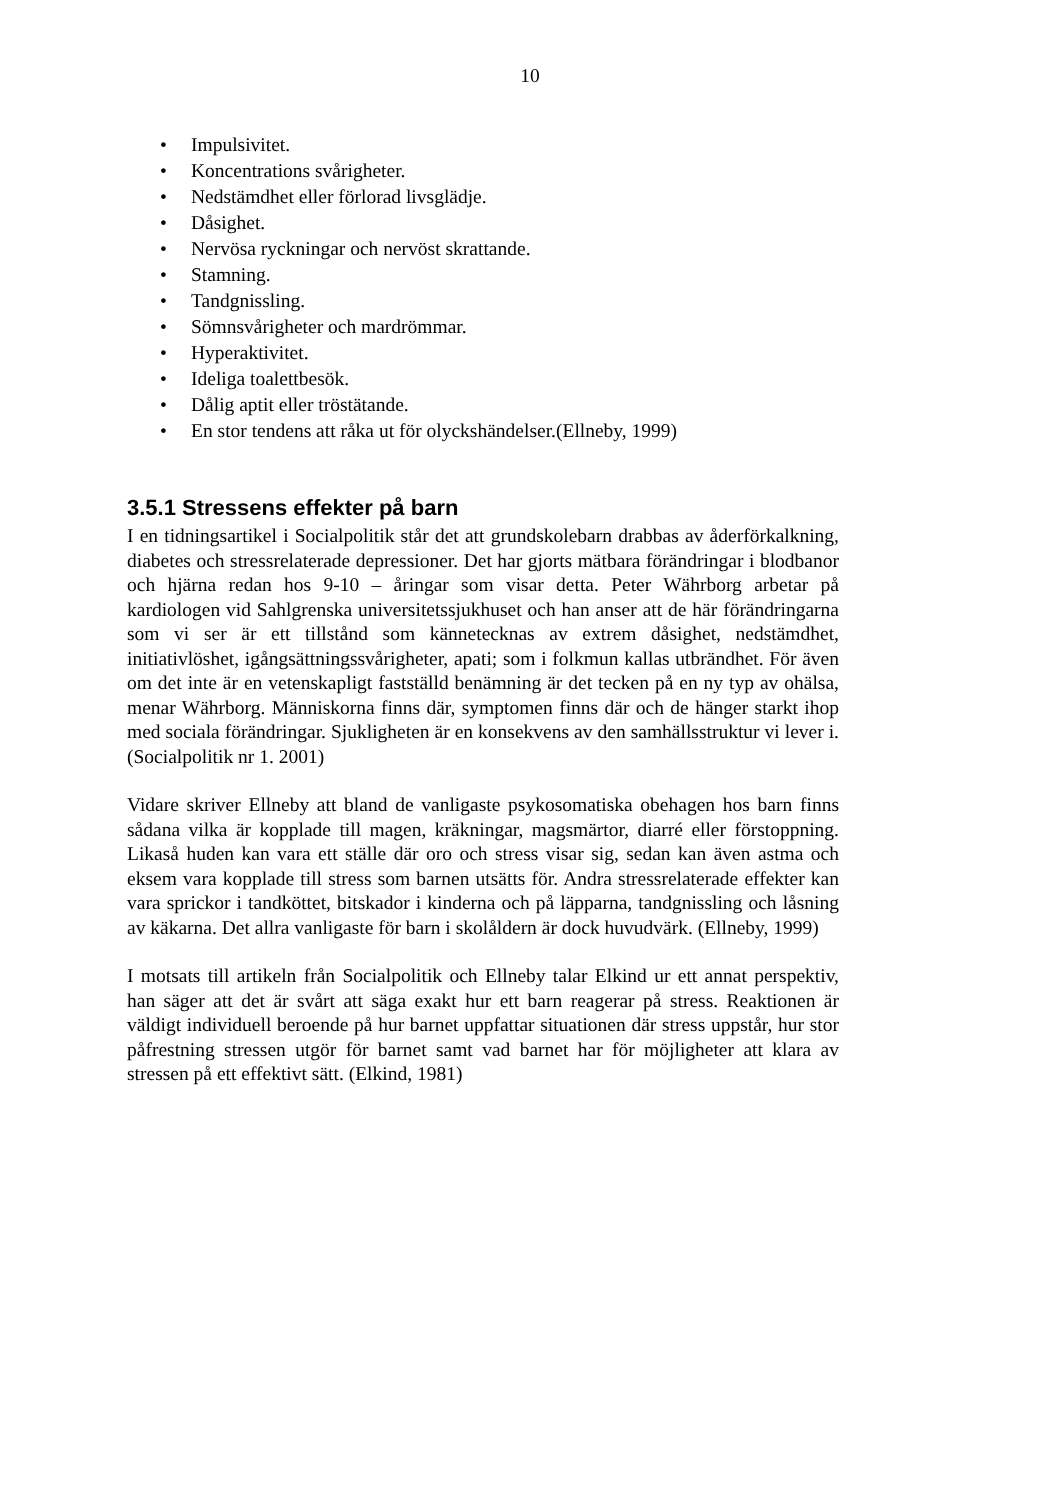10
• Impulsivitet.
• Koncentrations svårigheter.
• Nedstämdhet eller förlorad livsglädje.
• Dåsighet.
• Nervösa ryckningar och nervöst skrattande.
• Stamning.
• Tandgnissling.
• Sömnsvårigheter och mardrömmar.
• Hyperaktivitet.
• Ideliga toalettbesök.
• Dålig aptit eller tröstätande.
• En stor tendens att råka ut för olyckshändelser.(Ellneby, 1999)
3.5.1 Stressens effekter på barn
I en tidningsartikel i Socialpolitik står det att grundskolebarn drabbas av åderförkalkning, diabetes och stressrelaterade depressioner. Det har gjorts mätbara förändringar i blodbanor och hjärna redan hos 9-10 – åringar som visar detta. Peter Währborg arbetar på kardiologen vid Sahlgrenska universitetssjukhuset och han anser att de här förändringarna som vi ser är ett tillstånd som kännetecknas av extrem dåsighet, nedstämdhet, initiativlöshet, igångsättningssvårigheter, apati; som i folkmun kallas utbrändhet. För även om det inte är en vetenskapligt fastställd benämning är det tecken på en ny typ av ohälsa, menar Währborg. Människorna finns där, symptomen finns där och de hänger starkt ihop med sociala förändringar. Sjukligheten är en konsekvens av den samhällsstruktur vi lever i. (Socialpolitik nr 1. 2001)
Vidare skriver Ellneby att bland de vanligaste psykosomatiska obehagen hos barn finns sådana vilka är kopplade till magen, kräkningar, magsmärtor, diarré eller förstoppning. Likaså huden kan vara ett ställe där oro och stress visar sig, sedan kan även astma och eksem vara kopplade till stress som barnen utsätts för. Andra stressrelaterade effekter kan vara sprickor i tandköttet, bitskador i kinderna och på läpparna, tandgnissling och låsning av käkarna. Det allra vanligaste för barn i skolåldern är dock huvudvärk. (Ellneby, 1999)
I motsats till artikeln från Socialpolitik och Ellneby talar Elkind ur ett annat perspektiv, han säger att det är svårt att säga exakt hur ett barn reagerar på stress. Reaktionen är väldigt individuell beroende på hur barnet uppfattar situationen där stress uppstår, hur stor påfrestning stressen utgör för barnet samt vad barnet har för möjligheter att klara av stressen på ett effektivt sätt. (Elkind, 1981)